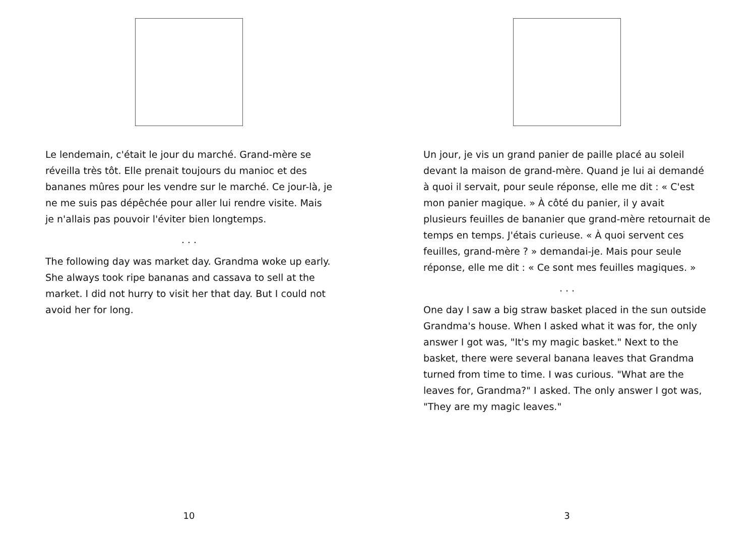Le lendemain, c'était le jour du marché. Grand-mère se réveilla très tôt. Elle prenait toujours du manioc et des bananes mûres pour les vendre sur le marché. Ce jour-là, je ne me suis pas dépêchée pour aller lui rendre visite. Mais je n'allais pas pouvoir l'éviter bien longtemps.
. . .
The following day was market day. Grandma woke up early. She always took ripe bananas and cassava to sell at the market. I did not hurry to visit her that day. But I could not avoid her for long.
10
Un jour, je vis un grand panier de paille placé au soleil devant la maison de grand-mère. Quand je lui ai demandé à quoi il servait, pour seule réponse, elle me dit : « C'est mon panier magique. » À côté du panier, il y avait plusieurs feuilles de bananier que grand-mère retournait de temps en temps. J'étais curieuse. « À quoi servent ces feuilles, grand-mère ? » demandai-je. Mais pour seule réponse, elle me dit : « Ce sont mes feuilles magiques. »
. . .
One day I saw a big straw basket placed in the sun outside Grandma's house. When I asked what it was for, the only answer I got was, "It's my magic basket." Next to the basket, there were several banana leaves that Grandma turned from time to time. I was curious. "What are the leaves for, Grandma?" I asked. The only answer I got was, "They are my magic leaves."
3